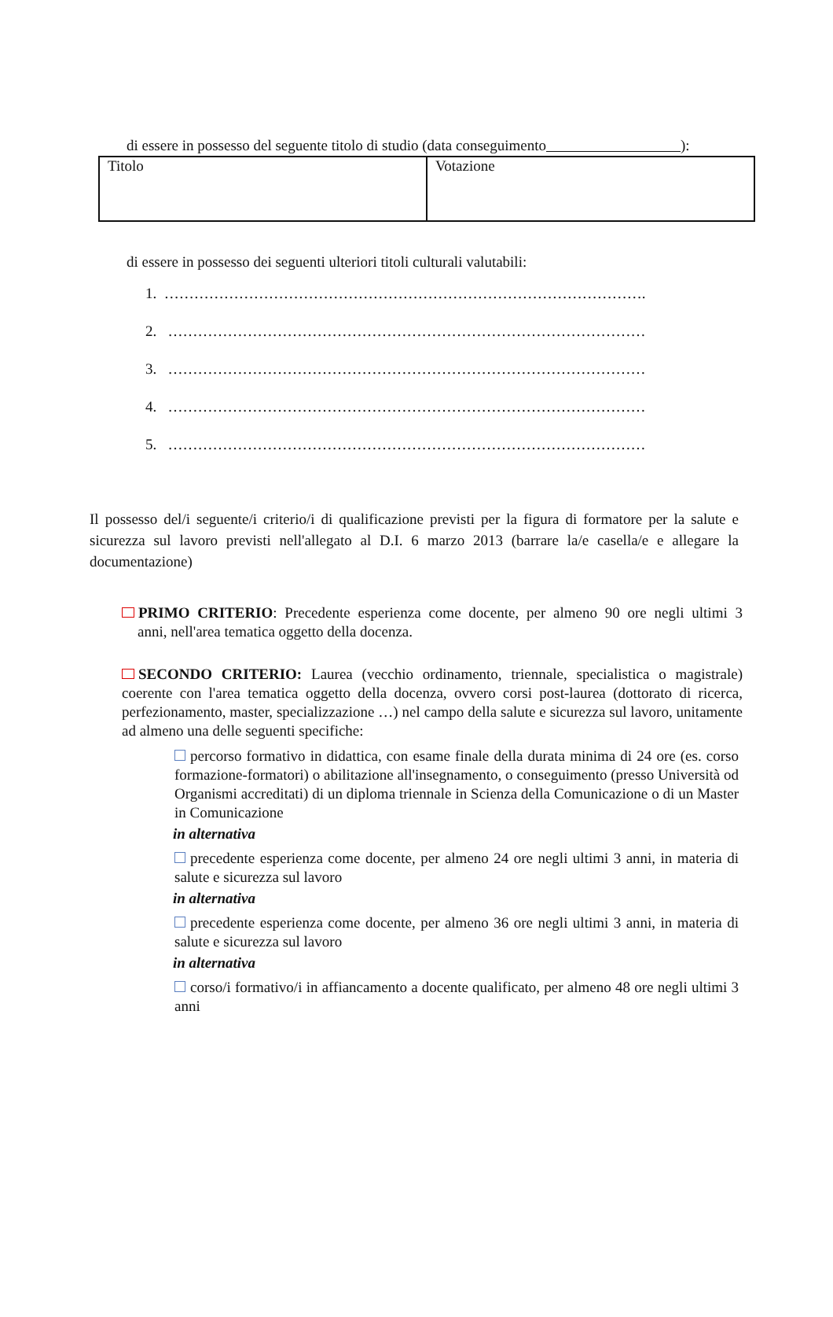di essere in possesso del seguente titolo di studio (data conseguimento ):
| Titolo | Votazione |
di essere in possesso dei seguenti ulteriori titoli culturali valutabili:
1. …………………………………………………………………………………….
2. ……………………………………………………………………………………
3. ……………………………………………………………………………………
4. ……………………………………………………………………………………
5. ……………………………………………………………………………………
Il possesso del/i seguente/i criterio/i di qualificazione previsti per la figura di formatore per la salute e sicurezza sul lavoro previsti nell'allegato al D.I. 6 marzo 2013 (barrare la/e casella/e e allegare la documentazione)
PRIMO CRITERIO: Precedente esperienza come docente, per almeno 90 ore negli ultimi 3 anni, nell'area tematica oggetto della docenza.
SECONDO CRITERIO: Laurea (vecchio ordinamento, triennale, specialistica o magistrale) coerente con l'area tematica oggetto della docenza, ovvero corsi post-laurea (dottorato di ricerca, perfezionamento, master, specializzazione …) nel campo della salute e sicurezza sul lavoro, unitamente ad almeno una delle seguenti specifiche:
percorso formativo in didattica, con esame finale della durata minima di 24 ore (es. corso formazione-formatori) o abilitazione all'insegnamento, o conseguimento (presso Università od Organismi accreditati) di un diploma triennale in Scienza della Comunicazione o di un Master in Comunicazione
in alternativa
precedente esperienza come docente, per almeno 24 ore negli ultimi 3 anni, in materia di salute e sicurezza sul lavoro
in alternativa
precedente esperienza come docente, per almeno 36 ore negli ultimi 3 anni, in materia di salute e sicurezza sul lavoro
in alternativa
corso/i formativo/i in affiancamento a docente qualificato, per almeno 48 ore negli ultimi 3 anni